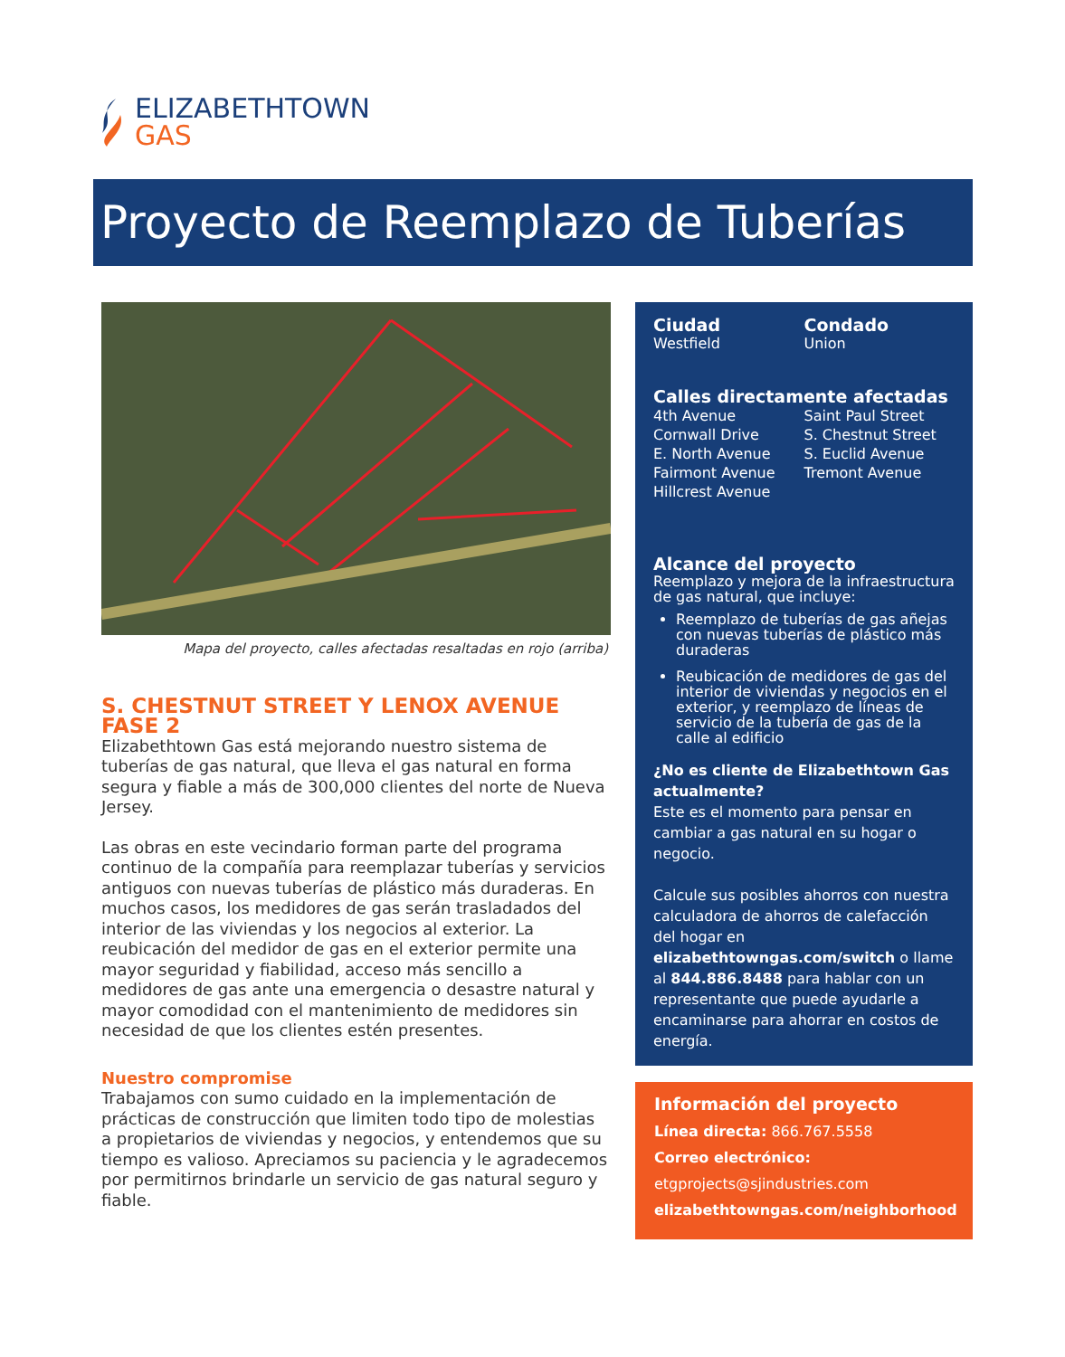ELIZABETHTOWN
GAS
Proyecto de Reemplazo de Tuberías
Mapa del proyecto, calles afectadas resaltadas en rojo (arriba)
S. CHESTNUT STREET Y LENOX AVENUE FASE 2
Elizabethtown Gas está mejorando nuestro sistema de tuberías de gas natural, que lleva el gas natural en forma segura y fiable a más de 300,000 clientes del norte de Nueva Jersey.
Las obras en este vecindario forman parte del programa continuo de la compañía para reemplazar tuberías y servicios antiguos con nuevas tuberías de plástico más duraderas. En muchos casos, los medidores de gas serán trasladados del interior de las viviendas y los negocios al exterior. La reubicación del medidor de gas en el exterior permite una mayor seguridad y fiabilidad, acceso más sencillo a medidores de gas ante una emergencia o desastre natural y mayor comodidad con el mantenimiento de medidores sin necesidad de que los clientes estén presentes.
Nuestro compromise
Trabajamos con sumo cuidado en la implementación de prácticas de construcción que limiten todo tipo de molestias a propietarios de viviendas y negocios, y entendemos que su tiempo es valioso. Apreciamos su paciencia y le agradecemos por permitirnos brindarle un servicio de gas natural seguro y fiable.
Ciudad
Westfield
Condado
Union
Calles directamente afectadas
4th Avenue
Cornwall Drive
E. North Avenue
Fairmont Avenue
Hillcrest Avenue
Saint Paul Street
S. Chestnut Street
S. Euclid Avenue
Tremont Avenue
Alcance del proyecto
Reemplazo y mejora de la infraestructura de gas natural, que incluye:
Reemplazo de tuberías de gas añejas con nuevas tuberías de plástico más duraderas
Reubicación de medidores de gas del interior de viviendas y negocios en el exterior, y reemplazo de líneas de servicio de la tubería de gas de la calle al edificio
¿No es cliente de Elizabethtown Gas actualmente?
Este es el momento para pensar en cambiar a gas natural en su hogar o negocio.
Calcule sus posibles ahorros con nuestra calculadora de ahorros de calefacción del hogar en elizabethtowngas.com/switch o llame al 844.886.8488 para hablar con un representante que puede ayudarle a encaminarse para ahorrar en costos de energía.
Información del proyecto
Línea directa: 866.767.5558
Correo electrónico:
etgprojects@sjindustries.com
elizabethtowngas.com/neighborhood